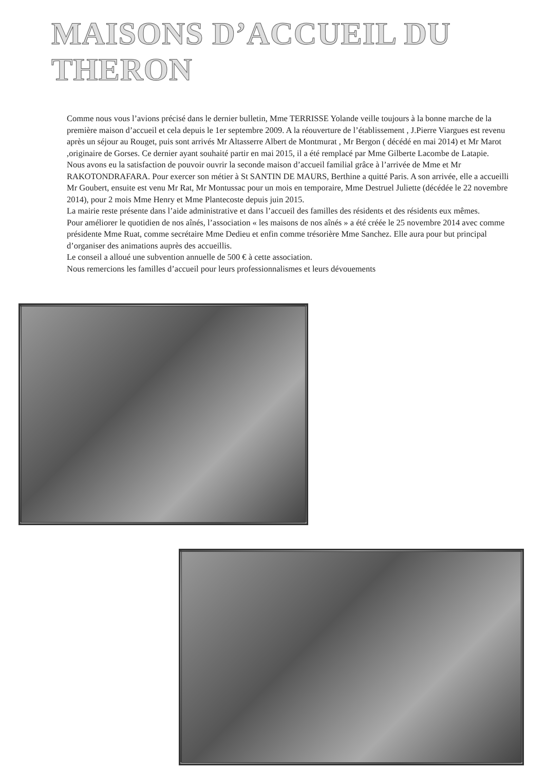MAISONS D’ACCUEIL DU THERON
Comme nous vous l’avions précisé dans le dernier bulletin, Mme TERRISSE Yolande veille toujours à la bonne marche de la première maison d’accueil et cela depuis le 1er septembre 2009. A la réouverture de l’établissement , J.Pierre Viargues est revenu après un séjour au Rouget, puis sont arrivés Mr Altasserre Albert de Montmurat , Mr Bergon ( décédé en mai 2014) et Mr Marot ,originaire de Gorses. Ce dernier ayant souhaité partir en mai 2015, il a été remplacé par Mme Gilberte Lacombe de Latapie.
Nous avons eu la satisfaction de pouvoir ouvrir la seconde maison d’accueil familial grâce à l’arrivée de Mme et Mr RAKOTONDRAFARA. Pour exercer son métier à St SANTIN DE MAURS, Berthine a quitté Paris. A son arrivée, elle a accueilli Mr Goubert, ensuite est venu Mr Rat, Mr Montussac pour un mois en temporaire, Mme Destruel Juliette (décédée le 22 novembre 2014), pour 2 mois Mme Henry et Mme Plantecoste depuis juin 2015.
La mairie reste présente dans l’aide administrative et dans l’accueil des familles des résidents et des résidents eux mêmes.
Pour améliorer le quotidien de nos aînés, l’association « les maisons de nos aînés » a été créée le 25 novembre 2014 avec comme présidente Mme Ruat, comme secrétaire Mme Dedieu et enfin comme trésorière Mme Sanchez. Elle aura pour but principal d’organiser des animations auprès des accueillis.
Le conseil a alloué une subvention annuelle de 500 € à cette association.
Nous remercions les familles d’accueil pour leurs professionnalismes et leurs dévouements